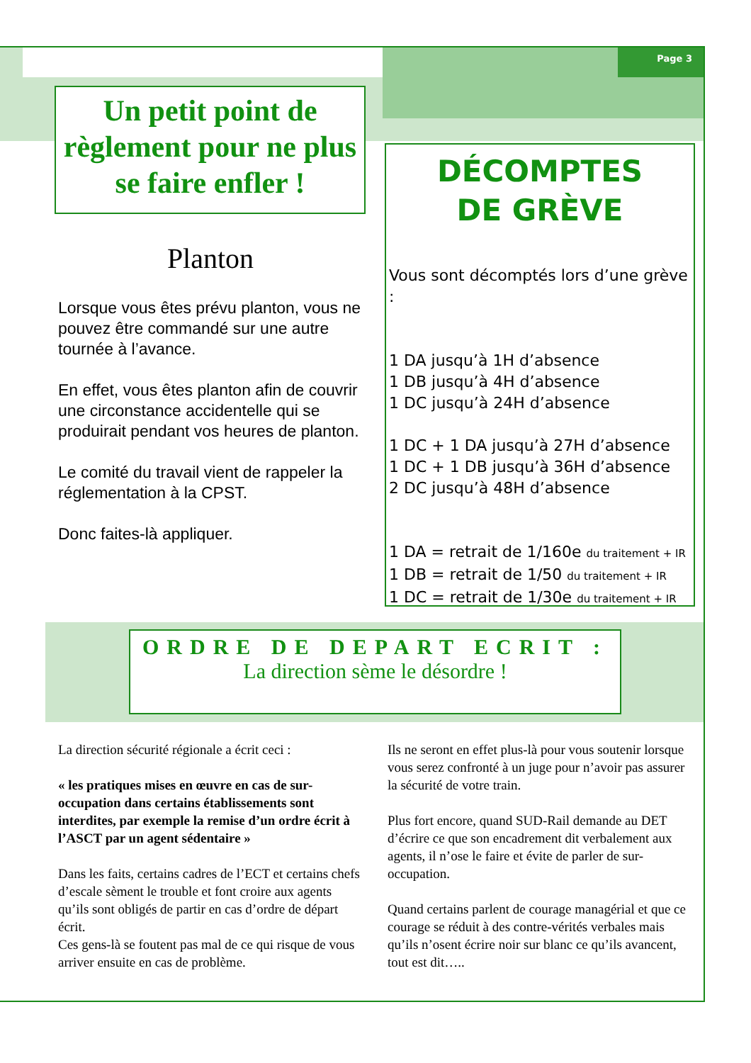Page 3
Un petit point de règlement pour ne plus se faire enfler !
Planton
Lorsque vous êtes prévu planton, vous ne pouvez être commandé sur une autre tournée à l’avance.
En effet, vous êtes planton afin de couvrir une circonstance accidentelle qui se produirait pendant vos heures de planton.
Le comité du travail vient de rappeler la réglementation à la CPST.
Donc faites-là appliquer.
DÉCOMPTES
DE GRÈVE
Vous sont décomptés lors d’une grève :
1 DA jusqu’à 1H d’absence
1 DB jusqu’à 4H d’absence
1 DC jusqu’à 24H d’absence
1 DC + 1 DA jusqu’à 27H d’absence
1 DC + 1 DB jusqu’à 36H d’absence
2 DC jusqu’à 48H d’absence
1 DA = retrait de 1/160e du traitement + IR
1 DB = retrait de 1/50 du traitement + IR
1 DC = retrait de 1/30e du traitement + IR
ORDRE DE DEPART ECRIT :
La direction sème le désordre !
La direction sécurité régionale a écrit ceci :
« les pratiques mises en œuvre en cas de sur-occupation dans certains établissements sont interdites, par exemple la remise d’un ordre écrit à l’ASCT par un agent sédentaire »
Dans les faits, certains cadres de l’ECT et certains chefs d’escale sèment le trouble et font croire aux agents qu’ils sont obligés de partir en cas d’ordre de départ écrit.
Ces gens-là se foutent pas mal de ce qui risque de vous arriver ensuite en cas de problème.
Ils ne seront en effet plus-là pour vous soutenir lorsque vous serez confronté à un juge pour n’avoir pas assurer la sécurité de votre train.
Plus fort encore, quand SUD-Rail demande au DET d’écrire ce que son encadrement dit verbalement aux agents, il n’ose le faire et évite de parler de sur-occupation.
Quand certains parlent de courage managérial et que ce courage se réduit à des contre-vérités verbales mais qu’ils n’osent écrire noir sur blanc ce qu’ils avancent, tout est dit…..